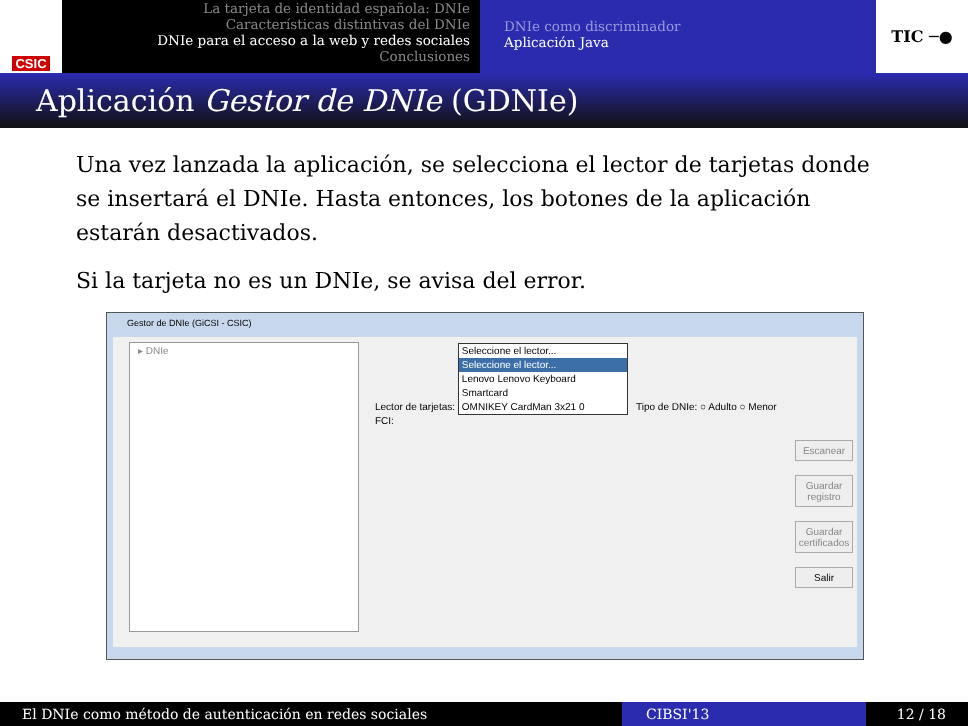CSIC
La tarjeta de identidad española: DNIe
Características distintivas del DNIe
DNIe para el acceso a la web y redes sociales
Conclusiones
DNIe como discriminador
Aplicación Java
TIC ─●
Aplicación Gestor de DNIe (GDNIe)
Una vez lanzada la aplicación, se selecciona el lector de tarjetas donde se insertará el DNIe. Hasta entonces, los botones de la aplicación estarán desactivados.
Si la tarjeta no es un DNIe, se avisa del error.
Gestor de DNIe (GiCSI - CSIC)
▸ DNIe
Lector de tarjetas:
Seleccione el lector...
Seleccione el lector...
Lenovo Lenovo Keyboard Smartcard
OMNIKEY CardMan 3x21 0
Tipo de DNIe: ○ Adulto ○ Menor
FCI:
Escanear
Guardar registro
Guardar certificados
Salir
El DNIe como método de autenticación en redes sociales CIBSI'13 12 / 18